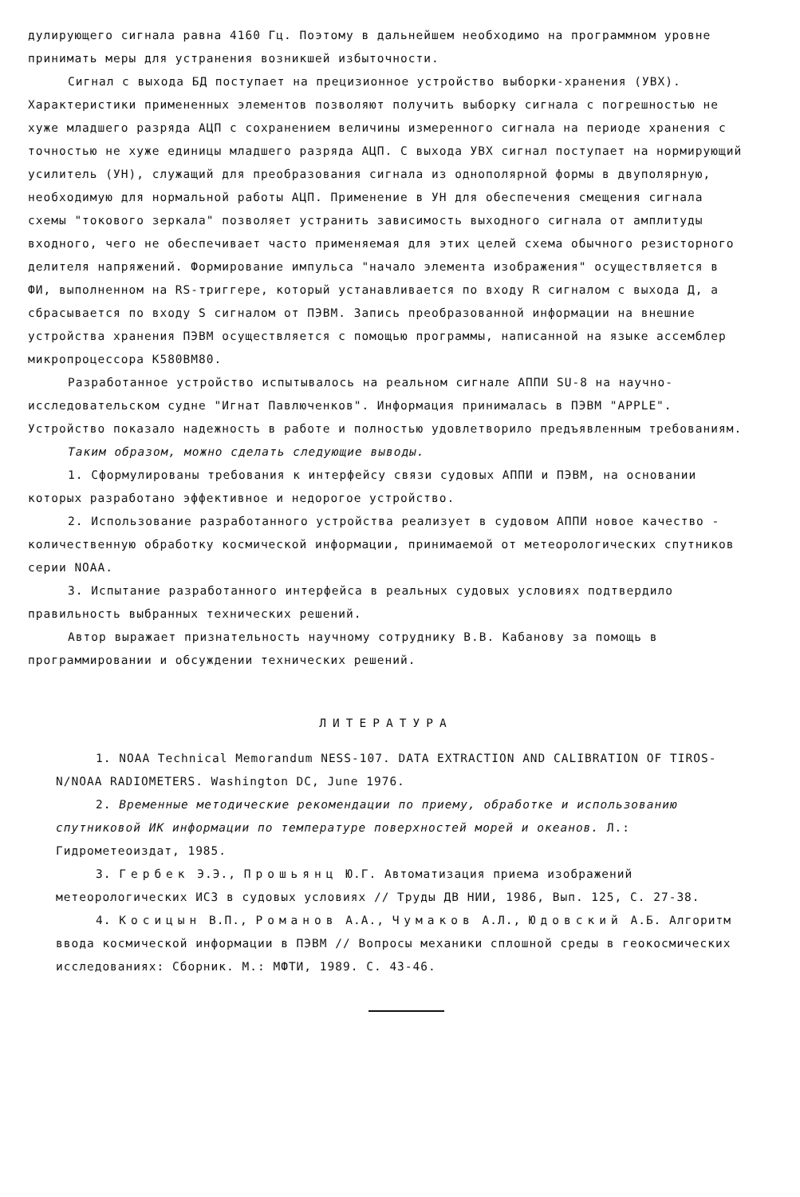дулирующего сигнала равна 4160 Гц. Поэтому в дальнейшем необходимо на программном уровне принимать меры для устранения возникшей избыточности.
Сигнал с выхода БД поступает на прецизионное устройство выборки-хранения (УВХ). Характеристики примененных элементов позволяют получить выборку сигнала с погрешностью не хуже младшего разряда АЦП с сохранением величины измеренного сигнала на периоде хранения с точностью не хуже единицы младшего разряда АЦП. С выхода УВХ сигнал поступает на нормирующий усилитель (УН), служащий для преобразования сигнала из однополярной формы в двуполярную, необходимую для нормальной работы АЦП. Применение в УН для обеспечения смещения сигнала схемы "токового зеркала" позволяет устранить зависимость выходного сигнала от амплитуды входного, чего не обеспечивает часто применяемая для этих целей схема обычного резисторного делителя напряжений. Формирование импульса "начало элемента изображения" осуществляется в ФИ, выполненном на RS-триггере, который устанавливается по входу R сигналом с выхода Д, а сбрасывается по входу S сигналом от ПЭВМ. Запись преобразованной информации на внешние устройства хранения ПЭВМ осуществляется с помощью программы, написанной на языке ассемблер микропроцессора К580ВМ80.
Разработанное устройство испытывалось на реальном сигнале АППИ SU-8 на научно-исследовательском судне "Игнат Павлюченков". Информация принималась в ПЭВМ "APPLE". Устройство показало надежность в работе и полностью удовлетворило предъявленным требованиям.
Таким образом, можно сделать следующие выводы.
1. Сформулированы требования к интерфейсу связи судовых АППИ и ПЭВМ, на основании которых разработано эффективное и недорогое устройство.
2. Использование разработанного устройства реализует в судовом АППИ новое качество - количественную обработку космической информации, принимаемой от метеорологических спутников серии NOAA.
3. Испытание разработанного интерфейса в реальных судовых условиях подтвердило правильность выбранных технических решений.
Автор выражает признательность научному сотруднику В.В. Кабанову за помощь в программировании и обсуждении технических решений.
ЛИТЕРАТУРА
1. NOAA Technical Memorandum NESS-107. DATA EXTRACTION AND CALIBRATION OF TIROS-N/NOAA RADIOMETERS. Washington DC, June 1976.
2. Временные методические рекомендации по приему, обработке и использованию спутниковой ИК информации по температуре поверхностей морей и океанов. Л.: Гидрометеоиздат, 1985.
3. Гербек Э.Э., Прошьянц Ю.Г. Автоматизация приема изображений метеорологических ИСЗ в судовых условиях // Труды ДВ НИИ, 1986, Вып. 125, С. 27-38.
4. Косицын В.П., Романов А.А., Чумаков А.Л., Юдовский А.Б. Алгоритм ввода космической информации в ПЭВМ // Вопросы механики сплошной среды в геокосмических исследованиях: Сборник. М.: МФТИ, 1989. С. 43-46.